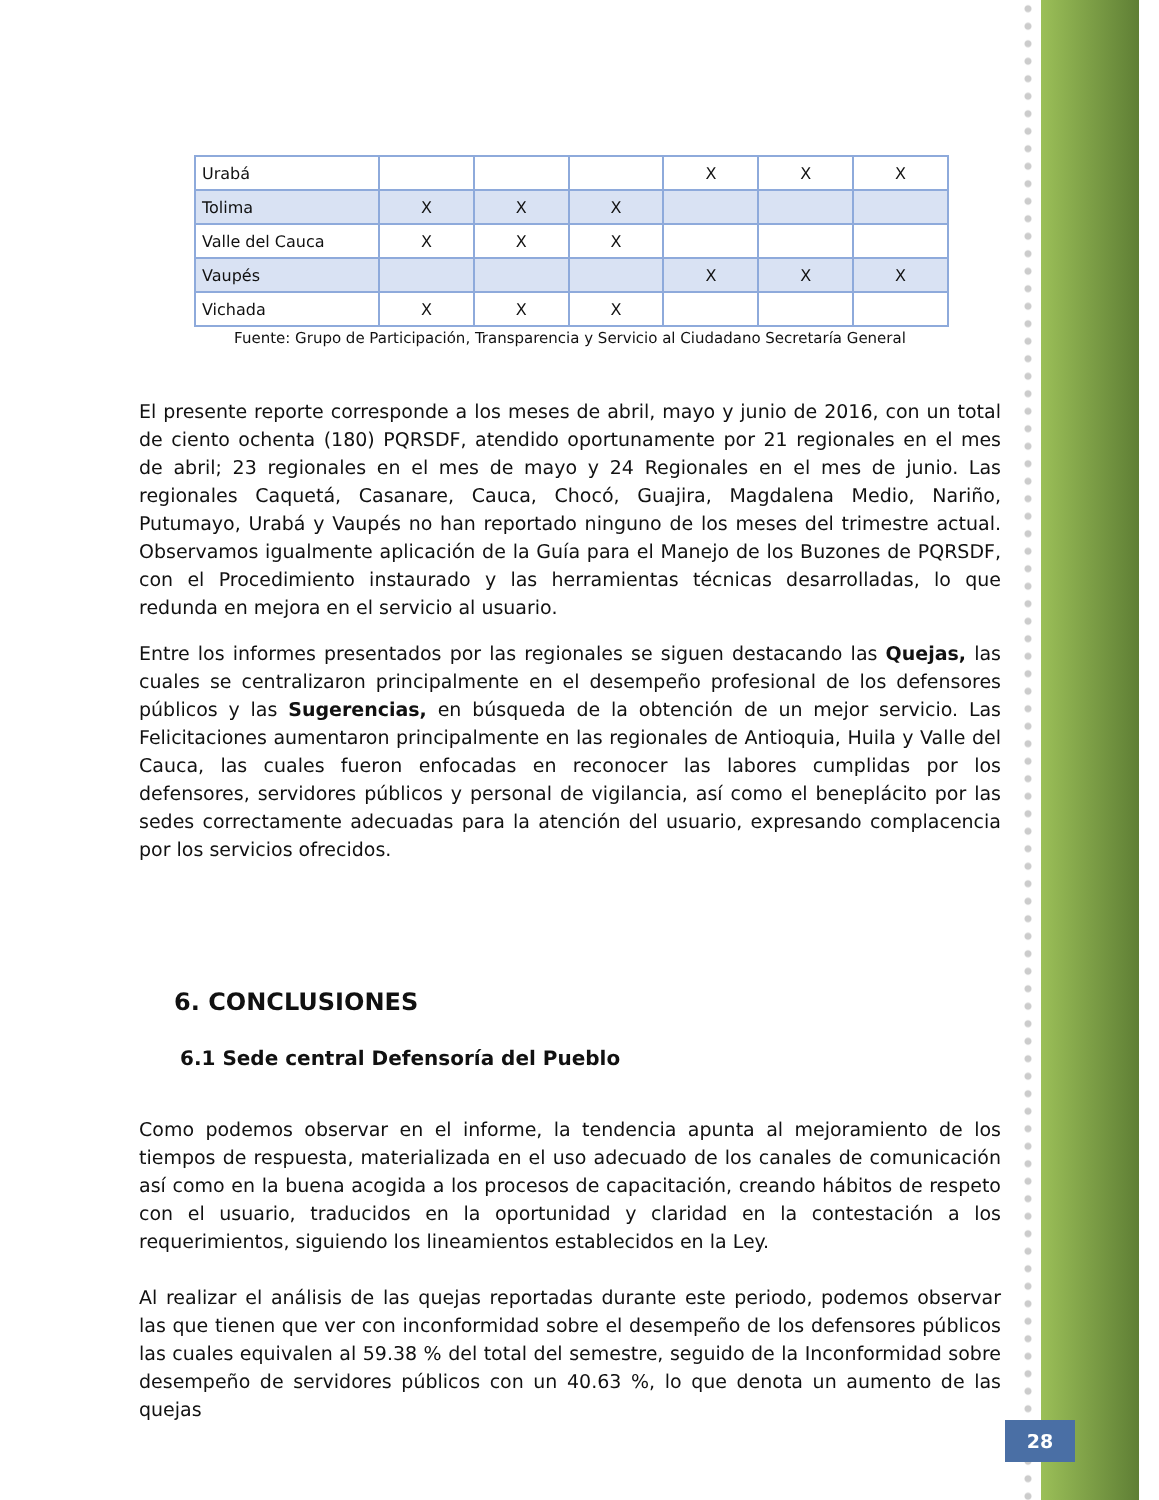| Urabá | | | | X | X | X |
| Tolima | X | X | X | | | |
| Valle del Cauca | X | X | X | | | |
| Vaupés | | | | X | X | X |
| Vichada | X | X | X | | | |
Fuente: Grupo de Participación, Transparencia y Servicio al Ciudadano Secretaría General
El presente reporte corresponde a los meses de abril, mayo y junio de 2016, con un total de ciento ochenta (180) PQRSDF, atendido oportunamente por 21 regionales en el mes de abril; 23 regionales en el mes de mayo y 24 Regionales en el mes de junio. Las regionales Caquetá, Casanare, Cauca, Chocó, Guajira, Magdalena Medio, Nariño, Putumayo, Urabá y Vaupés no han reportado ninguno de los meses del trimestre actual. Observamos igualmente aplicación de la Guía para el Manejo de los Buzones de PQRSDF, con el Procedimiento instaurado y las herramientas técnicas desarrolladas, lo que redunda en mejora en el servicio al usuario.
Entre los informes presentados por las regionales se siguen destacando las Quejas, las cuales se centralizaron principalmente en el desempeño profesional de los defensores públicos y las Sugerencias, en búsqueda de la obtención de un mejor servicio. Las Felicitaciones aumentaron principalmente en las regionales de Antioquia, Huila y Valle del Cauca, las cuales fueron enfocadas en reconocer las labores cumplidas por los defensores, servidores públicos y personal de vigilancia, así como el beneplácito por las sedes correctamente adecuadas para la atención del usuario, expresando complacencia por los servicios ofrecidos.
6. CONCLUSIONES
6.1 Sede central Defensoría del Pueblo
Como podemos observar en el informe, la tendencia apunta al mejoramiento de los tiempos de respuesta, materializada en el uso adecuado de los canales de comunicación así como en la buena acogida a los procesos de capacitación, creando hábitos de respeto con el usuario, traducidos en la oportunidad y claridad en la contestación a los requerimientos, siguiendo los lineamientos establecidos en la Ley.
Al realizar el análisis de las quejas reportadas durante este periodo, podemos observar las que tienen que ver con inconformidad sobre el desempeño de los defensores públicos las cuales equivalen al 59.38 % del total del semestre, seguido de la Inconformidad sobre desempeño de servidores públicos con un 40.63 %, lo que denota un aumento de las quejas
28